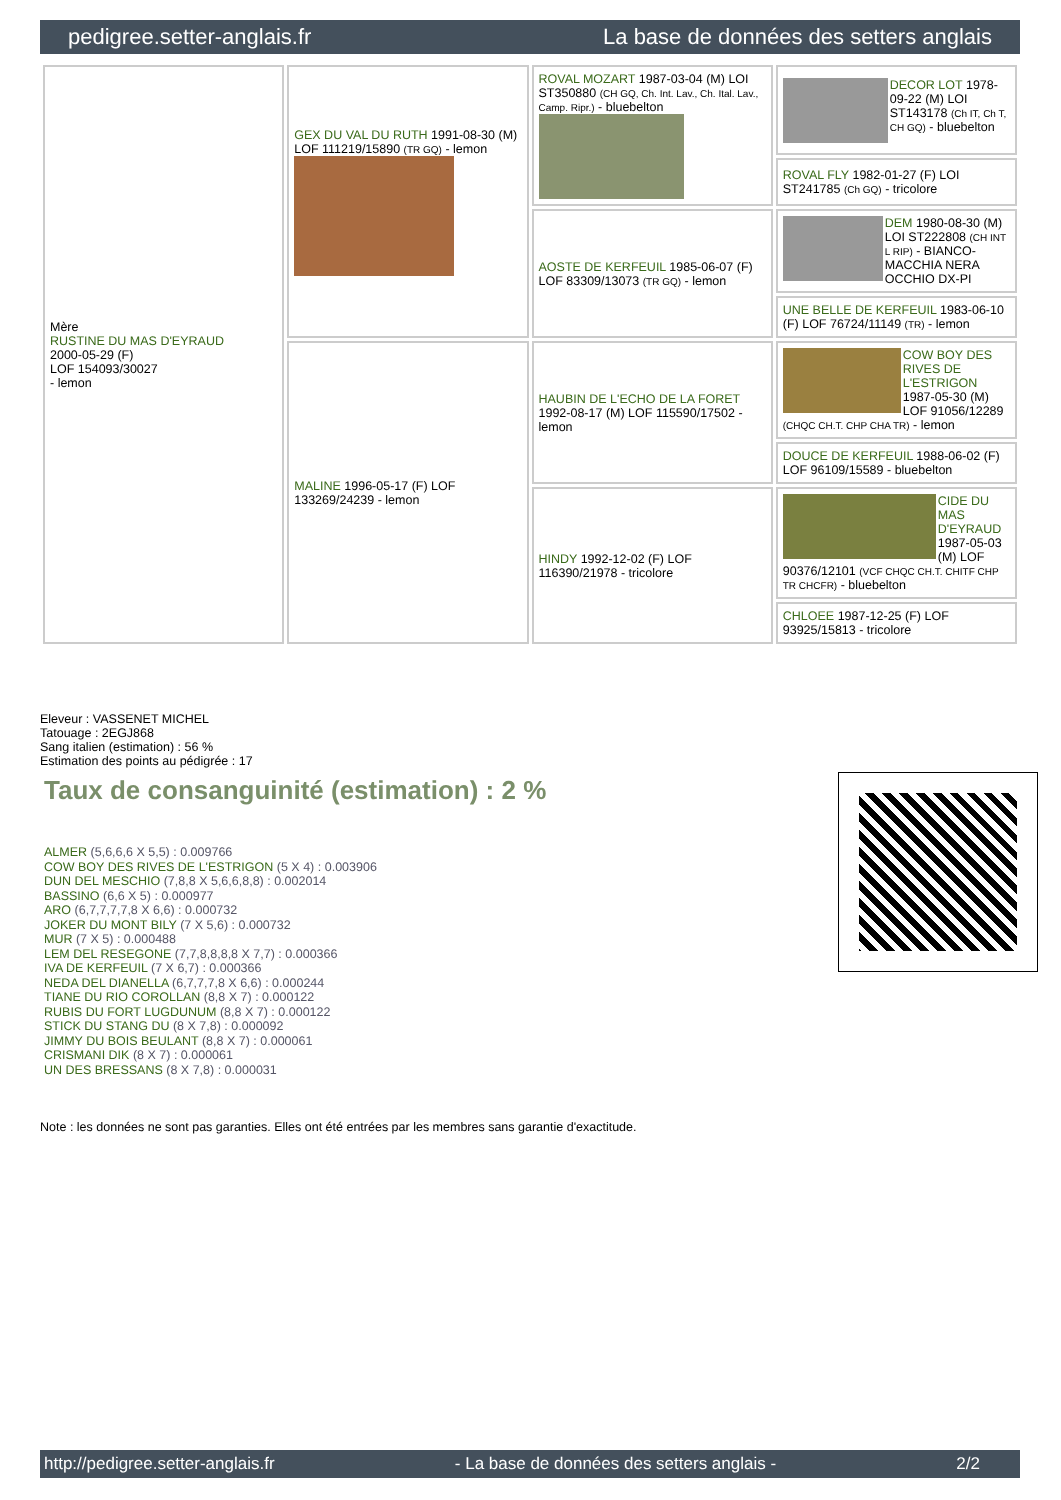pedigree.setter-anglais.fr La base de données des setters anglais
| Mère RUSTINE DU MAS D'EYRAUD 2000-05-29 (F) LOF 154093/30027 - lemon | GEX DU VAL DU RUTH 1991-08-30 (M) LOF 111219/15890 (TR GQ) - lemon | ROVAL MOZART 1987-03-04 (M) LOI ST350880 (CH GQ, Ch. Int. Lav., Ch. Ital. Lav., Camp. Ripr.) - bluebelton | DECOR LOT 1978-09-22 (M) LOI ST143178 (Ch IT, Ch T, CH GQ) - bluebelton |
| | | | ROVAL FLY 1982-01-27 (F) LOI ST241785 (Ch GQ) - tricolore |
| | | AOSTE DE KERFEUIL 1985-06-07 (F) LOF 83309/13073 (TR GQ) - lemon | DEM 1980-08-30 (M) LOI ST222808 (CH INT L RIP) - BIANCO-MACCHIA NERA OCCHIO DX-PI |
| | | | UNE BELLE DE KERFEUIL 1983-06-10 (F) LOF 76724/11149 (TR) - lemon |
| | MALINE 1996-05-17 (F) LOF 133269/24239 - lemon | HAUBIN DE L'ECHO DE LA FORET 1992-08-17 (M) LOF 115590/17502 - lemon | COW BOY DES RIVES DE L'ESTRIGON 1987-05-30 (M) LOF 91056/12289 (CHQC CH.T. CHP CHA TR) - lemon |
| | | | DOUCE DE KERFEUIL 1988-06-02 (F) LOF 96109/15589 - bluebelton |
| | | HINDY 1992-12-02 (F) LOF 116390/21978 - tricolore | CIDE DU MAS D'EYRAUD 1987-05-03 (M) LOF 90376/12101 (VCF CHQC CH.T. CHITF CHP TR CHCFR) - bluebelton |
| | | | CHLOEE 1987-12-25 (F) LOF 93925/15813 - tricolore |
Eleveur : VASSENET MICHEL
Tatouage : 2EGJ868
Sang italien (estimation) : 56 %
Estimation des points au pédigrée : 17
Taux de consanguinité (estimation) : 2 %
ALMER (5,6,6,6 X 5,5) : 0.009766
COW BOY DES RIVES DE L'ESTRIGON (5 X 4) : 0.003906
DUN DEL MESCHIO (7,8,8 X 5,6,6,8,8) : 0.002014
BASSINO (6,6 X 5) : 0.000977
ARO (6,7,7,7,7,8 X 6,6) : 0.000732
JOKER DU MONT BILY (7 X 5,6) : 0.000732
MUR (7 X 5) : 0.000488
LEM DEL RESEGONE (7,7,8,8,8,8 X 7,7) : 0.000366
IVA DE KERFEUIL (7 X 6,7) : 0.000366
NEDA DEL DIANELLA (6,7,7,7,8 X 6,6) : 0.000244
TIANE DU RIO COROLLAN (8,8 X 7) : 0.000122
RUBIS DU FORT LUGDUNUM (8,8 X 7) : 0.000122
STICK DU STANG DU (8 X 7,8) : 0.000092
JIMMY DU BOIS BEULANT (8,8 X 7) : 0.000061
CRISMANI DIK (8 X 7) : 0.000061
UN DES BRESSANS (8 X 7,8) : 0.000031
Note : les données ne sont pas garanties. Elles ont été entrées par les membres sans garantie d'exactitude.
http://pedigree.setter-anglais.fr - La base de données des setters anglais - 2/2